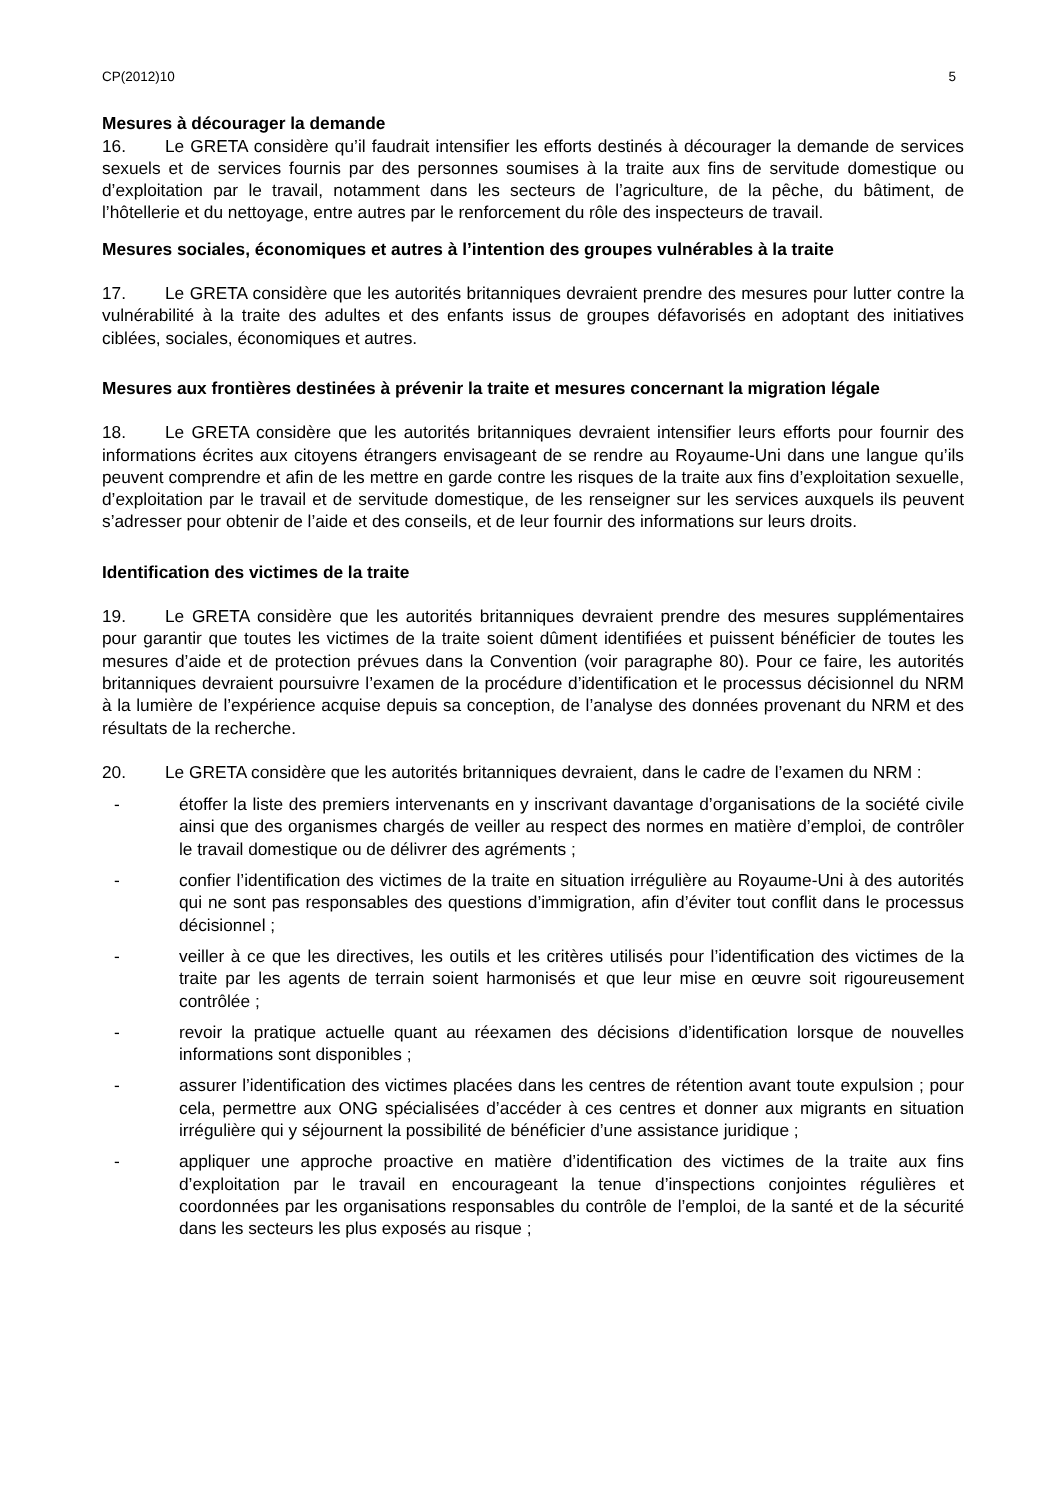CP(2012)10 5
Mesures à décourager la demande
16. Le GRETA considère qu’il faudrait intensifier les efforts destinés à décourager la demande de services sexuels et de services fournis par des personnes soumises à la traite aux fins de servitude domestique ou d’exploitation par le travail, notamment dans les secteurs de l’agriculture, de la pêche, du bâtiment, de l’hôtellerie et du nettoyage, entre autres par le renforcement du rôle des inspecteurs de travail.
Mesures sociales, économiques et autres à l’intention des groupes vulnérables à la traite
17. Le GRETA considère que les autorités britanniques devraient prendre des mesures pour lutter contre la vulnérabilité à la traite des adultes et des enfants issus de groupes défavorisés en adoptant des initiatives ciblées, sociales, économiques et autres.
Mesures aux frontières destinées à prévenir la traite et mesures concernant la migration légale
18. Le GRETA considère que les autorités britanniques devraient intensifier leurs efforts pour fournir des informations écrites aux citoyens étrangers envisageant de se rendre au Royaume-Uni dans une langue qu’ils peuvent comprendre et afin de les mettre en garde contre les risques de la traite aux fins d’exploitation sexuelle, d’exploitation par le travail et de servitude domestique, de les renseigner sur les services auxquels ils peuvent s’adresser pour obtenir de l’aide et des conseils, et de leur fournir des informations sur leurs droits.
Identification des victimes de la traite
19. Le GRETA considère que les autorités britanniques devraient prendre des mesures supplémentaires pour garantir que toutes les victimes de la traite soient dûment identifiées et puissent bénéficier de toutes les mesures d’aide et de protection prévues dans la Convention (voir paragraphe 80). Pour ce faire, les autorités britanniques devraient poursuivre l’examen de la procédure d’identification et le processus décisionnel du NRM à la lumière de l’expérience acquise depuis sa conception, de l’analyse des données provenant du NRM et des résultats de la recherche.
20. Le GRETA considère que les autorités britanniques devraient, dans le cadre de l’examen du NRM :
- étoffer la liste des premiers intervenants en y inscrivant davantage d’organisations de la société civile ainsi que des organismes chargés de veiller au respect des normes en matière d’emploi, de contrôler le travail domestique ou de délivrer des agréments ;
- confier l’identification des victimes de la traite en situation irrégulière au Royaume-Uni à des autorités qui ne sont pas responsables des questions d’immigration, afin d’éviter tout conflit dans le processus décisionnel ;
- veiller à ce que les directives, les outils et les critères utilisés pour l’identification des victimes de la traite par les agents de terrain soient harmonisés et que leur mise en œuvre soit rigoureusement contrôlée ;
- revoir la pratique actuelle quant au réexamen des décisions d’identification lorsque de nouvelles informations sont disponibles ;
- assurer l’identification des victimes placées dans les centres de rétention avant toute expulsion ; pour cela, permettre aux ONG spécialisées d’accéder à ces centres et donner aux migrants en situation irrégulière qui y séjournent la possibilité de bénéficier d’une assistance juridique ;
- appliquer une approche proactive en matière d’identification des victimes de la traite aux fins d’exploitation par le travail en encourageant la tenue d’inspections conjointes régulières et coordonnées par les organisations responsables du contrôle de l’emploi, de la santé et de la sécurité dans les secteurs les plus exposés au risque ;